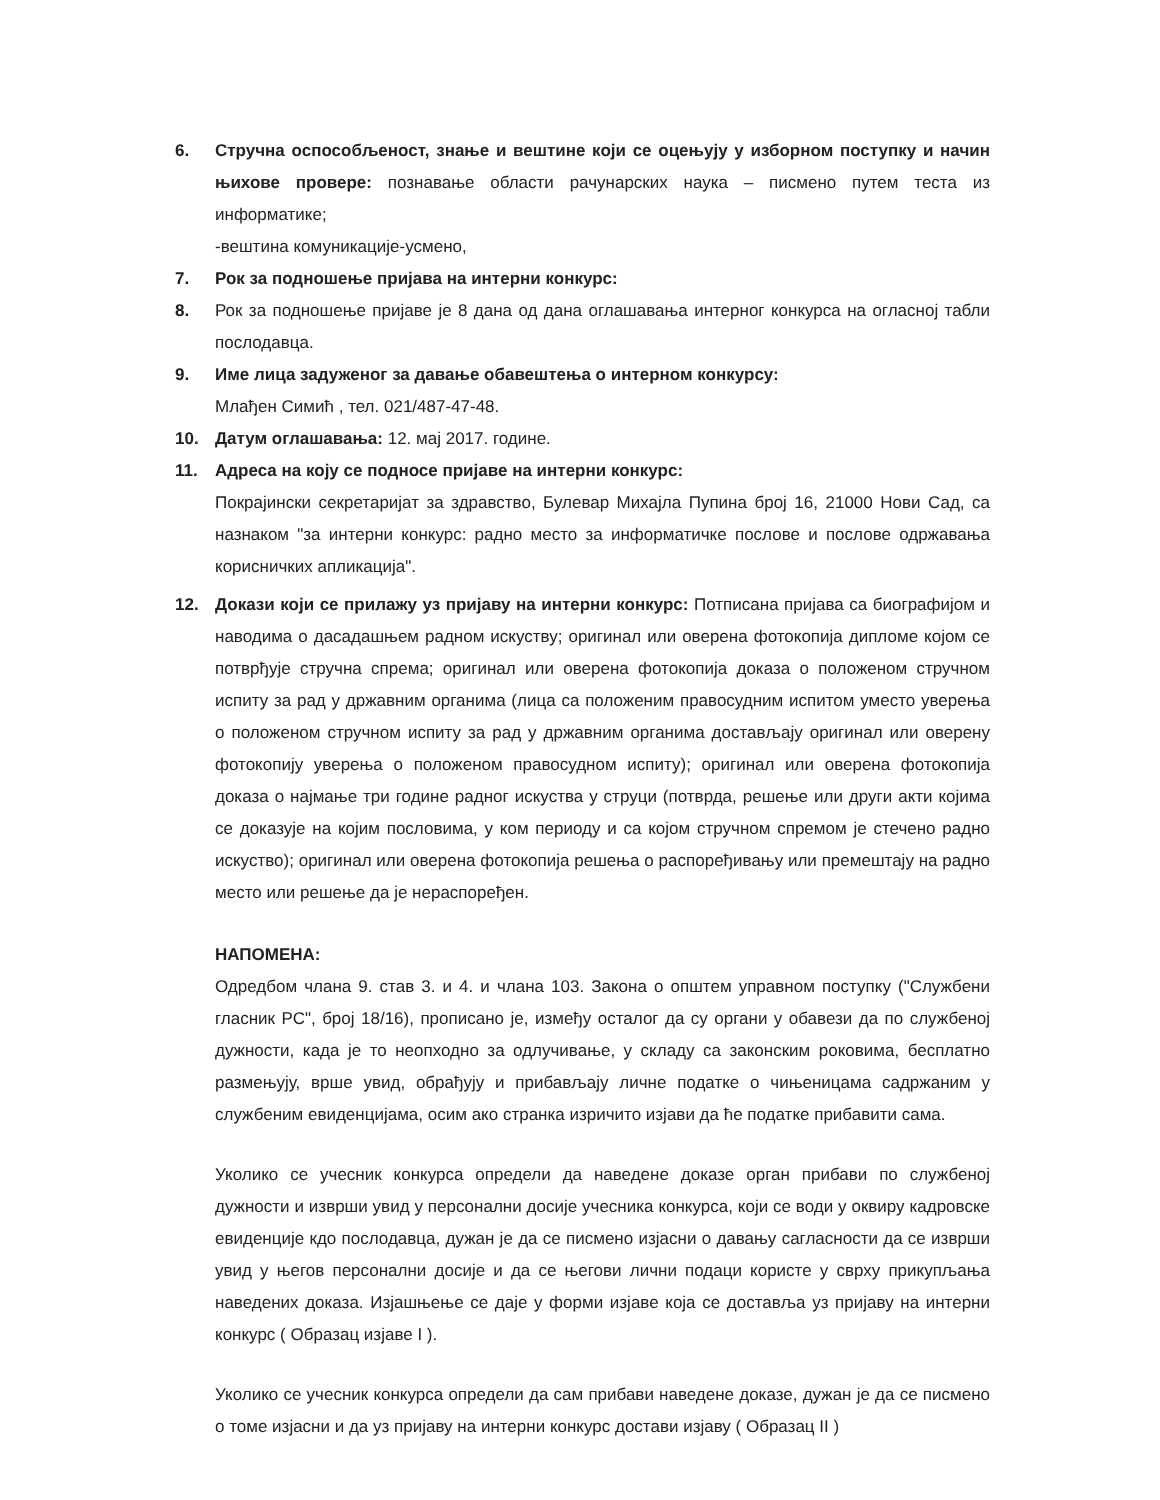6. Стручна оспособљеност, знање и вештине који се оцењују у изборном поступку и начин њихове провере: познавање области рачунарских наука – писмено путем теста из информатике;
-вештина комуникације-усмено,
7. Рок за подношење пријава на интерни конкурс:
8. Рок за подношење пријаве је 8 дана од дана оглашавања интерног конкурса на огласној табли послодавца.
9. Име лица задуженог за давање обавештења о интерном конкурсу:
Млађен Симић , тел. 021/487-47-48.
10. Датум оглашавања: 12. мај 2017. године.
11. Адреса на коју се подносе пријаве на интерни конкурс:
Покрајински секретаријат за здравство, Булевар Михајла Пупина број 16, 21000 Нови Сад, са назнаком "за интерни конкурс: радно место за информатичке послове и послове одржавања корисничких апликација".
12. Докази који се прилажу уз пријаву на интерни конкурс: Потписана пријава са биографијом и наводима о дасадашњем радном искуству; оригинал или оверена фотокопија дипломе којом се потврђује стручна спрема; оригинал или оверена фотокопија доказа о положеном стручном испиту за рад у државним органима (лица са положеним правосудним испитом уместо уверења о положеном стручном испиту за рад у државним органима достављају оригинал или оверену фотокопију уверења о положеном правосудном испиту); оригинал или оверена фотокопија доказа о најмање три године радног искуства у струци (потврда, решење или други акти којима се доказује на којим пословима, у ком периоду и са којом стручном спремом је стечено радно искуство); оригинал или оверена фотокопија решења о распоређивању или премештају на радно место или решење да је нераспоређен.
НАПОМЕНА:
Одредбом члана 9. став 3. и 4. и члана 103. Закона о општем управном поступку ("Службени гласник РС", број 18/16), прописано је, између осталог да су органи у обавези да по службеној дужности, када је то неопходно за одлучивање, у складу са законским роковима, бесплатно размењују, врше увид, обрађују и прибављају личне податке о чињеницама садржаним у службеним евиденцијама, осим ако странка изричито изјави да ће податке прибавити сама.
Уколико се учесник конкурса определи да наведене доказе орган прибави по службеној дужности и изврши увид у персонални досије учесника конкурса, који се води у оквиру кадровске евиденције кдо послодавца, дужан је да се писмено изјасни о давању сагласности да се изврши увид у његов персонални досије и да се његови лични подаци користе у сврху прикупљања наведених доказа. Изјашњење се даје у форми изјаве која се доставља уз пријаву на интерни конкурс ( Образац изјаве I ).
Уколико се учесник конкурса определи да сам прибави наведене доказе, дужан је да се писмено о томе изјасни и да уз пријаву на интерни конкурс достави изјаву ( Образац II )